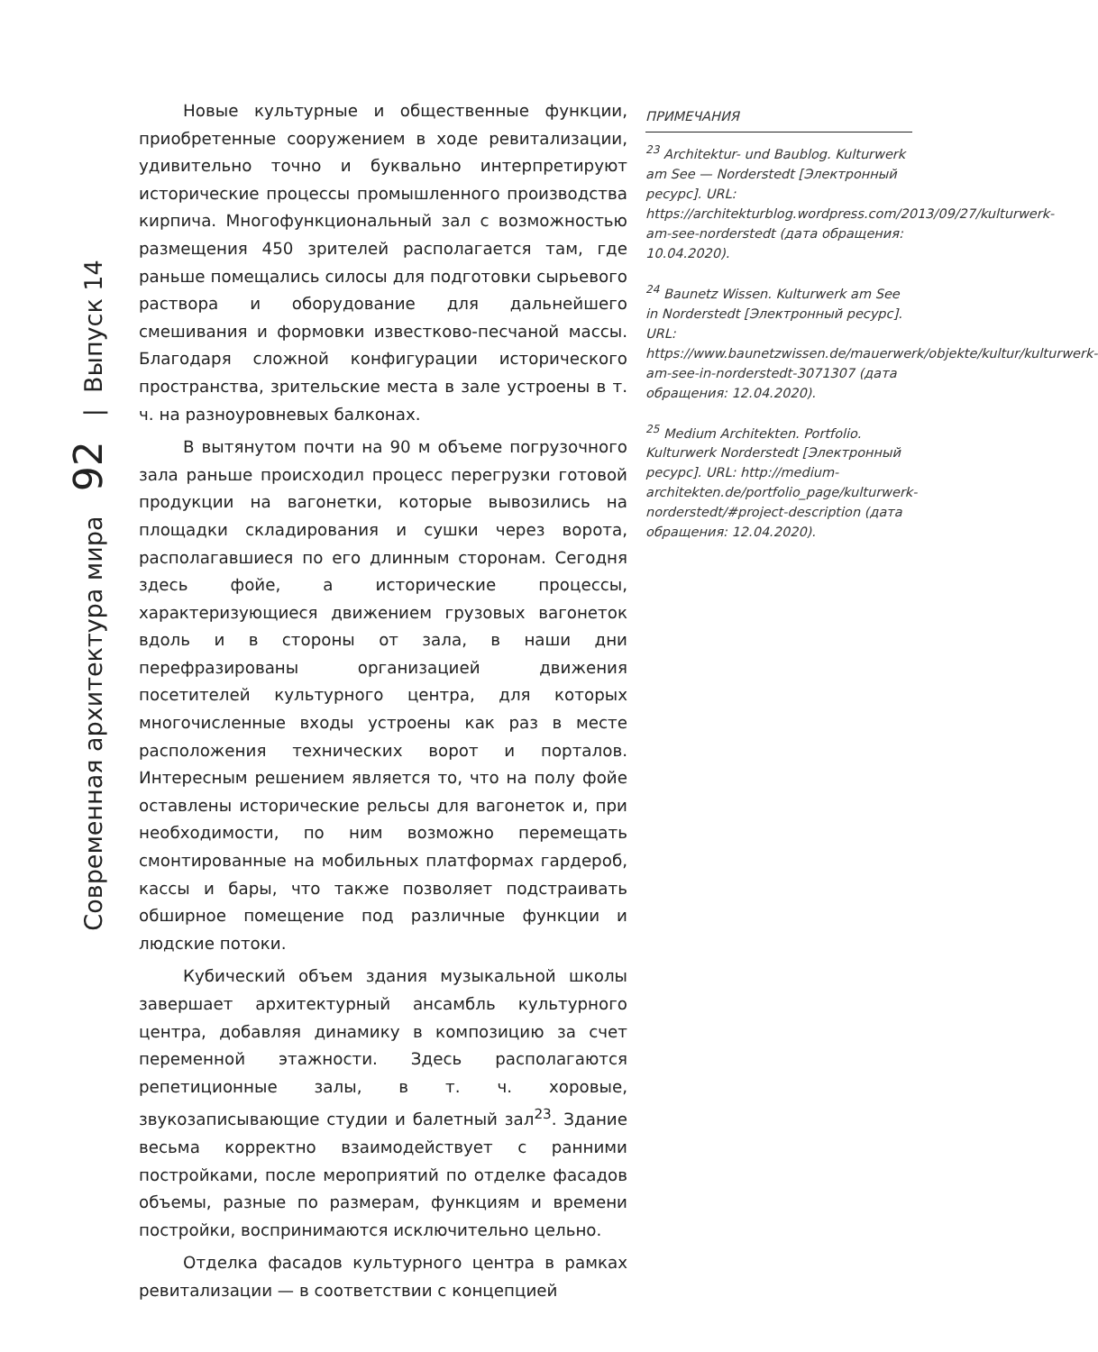Современная архитектура мира 92 | Выпуск 14
Новые культурные и общественные функции, приобретенные сооружением в ходе ревитализации, удивительно точно и буквально интерпретируют исторические процессы промышленного производства кирпича. Многофункциональный зал с возможностью размещения 450 зрителей располагается там, где раньше помещались силосы для подготовки сырьевого раствора и оборудование для дальнейшего смешивания и формовки известково-песчаной массы. Благодаря сложной конфигурации исторического пространства, зрительские места в зале устроены в т. ч. на разноуровневых балконах.
В вытянутом почти на 90 м объеме погрузочного зала раньше происходил процесс перегрузки готовой продукции на вагонетки, которые вывозились на площадки складирования и сушки через ворота, располагавшиеся по его длинным сторонам. Сегодня здесь фойе, а исторические процессы, характеризующиеся движением грузовых вагонеток вдоль и в стороны от зала, в наши дни перефразированы организацией движения посетителей культурного центра, для которых многочисленные входы устроены как раз в месте расположения технических ворот и порталов. Интересным решением является то, что на полу фойе оставлены исторические рельсы для вагонеток и, при необходимости, по ним возможно перемещать смонтированные на мобильных платформах гардероб, кассы и бары, что также позволяет подстраивать обширное помещение под различные функции и людские потоки.
Кубический объем здания музыкальной школы завершает архитектурный ансамбль культурного центра, добавляя динамику в композицию за счет переменной этажности. Здесь располагаются репетиционные залы, в т. ч. хоровые, звукозаписывающие студии и балетный зал<sup>23</sup>. Здание весьма корректно взаимодействует с ранними постройками, после мероприятий по отделке фасадов объемы, разные по размерам, функциям и времени постройки, воспринимаются исключительно цельно.
Отделка фасадов культурного центра в рамках ревитализации — в соответствии с концепцией
ПРИМЕЧАНИЯ
<sup>23</sup> Architektur- und Baublog. Kulturwerk am See — Norderstedt [Электронный ресурс]. URL: https://architekturblog.wordpress.com/2013/09/27/kulturwerk-am-see-norderstedt (дата обращения: 10.04.2020).
<sup>24</sup> Baunetz Wissen. Kulturwerk am See in Norderstedt [Электронный ресурс]. URL: https://www.baunetzwissen.de/mauerwerk/objekte/kultur/kulturwerk-am-see-in-norderstedt-3071307 (дата обращения: 12.04.2020).
<sup>25</sup> Medium Architekten. Portfolio. Kulturwerk Norderstedt [Электронный ресурс]. URL: http://medium-architekten.de/portfolio_page/kulturwerk-norderstedt/#project-description (дата обращения: 12.04.2020).